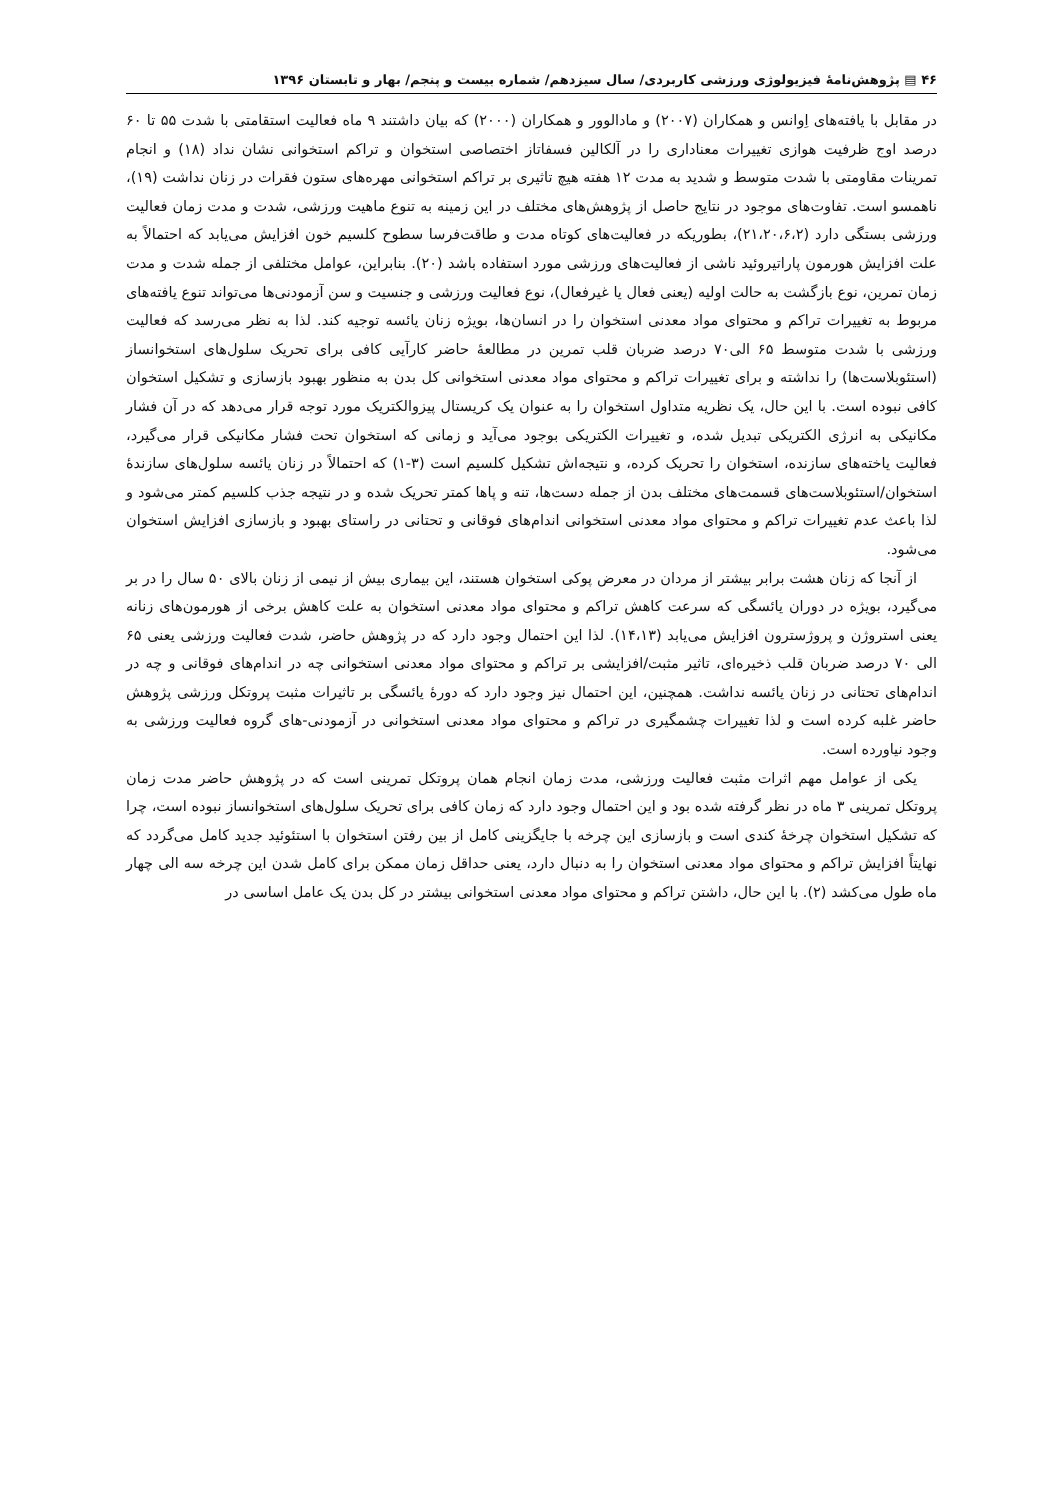۴۶ ▤ پژوهش‌نامۀ فیزیولوژی ورزشی کاربردی/ سال سیزدهم/ شماره بیست و پنجم/ بهار و تابستان ۱۳۹۶
در مقابل با یافته‌های اِوانس و همکاران (۲۰۰۷) و مادالوور و همکاران (۲۰۰۰) که بیان داشتند ۹ ماه فعالیت استقامتی با شدت ۵۵ تا ۶۰ درصد اوج ظرفیت هوازی تغییرات معناداری را در آلکالین فسفاتاز اختصاصی استخوان و تراکم استخوانی نشان نداد (۱۸) و انجام تمرینات مقاومتی با شدت متوسط و شدید به مدت ۱۲ هفته هیچ تاثیری بر تراکم استخوانی مهره‌های ستون فقرات در زنان نداشت (۱۹)، ناهمسو است. تفاوت‌های موجود در نتایج حاصل از پژوهش‌های مختلف در این زمینه به تنوع ماهیت ورزشی، شدت و مدت زمان فعالیت ورزشی بستگی دارد (۲۱،۲۰،۶،۲)، بطوریکه در فعالیت‌های کوتاه مدت و طاقت‌فرسا سطوح کلسیم خون افزایش می‌یابد که احتمالاً به علت افزایش هورمون پاراتیروئید ناشی از فعالیت‌های ورزشی مورد استفاده باشد (۲۰). بنابراین، عوامل مختلفی از جمله شدت و مدت زمان تمرین، نوع بازگشت به حالت اولیه (یعنی فعال یا غیرفعال)، نوع فعالیت ورزشی و جنسیت و سن آزمودنی‌ها می‌تواند تنوع یافته‌های مربوط به تغییرات تراکم و محتوای مواد معدنی استخوان را در انسان‌ها، بویژه زنان یائسه توجیه کند. لذا به نظر می‌رسد که فعالیت ورزشی با شدت متوسط ۶۵ الی۷۰ درصد ضربان قلب تمرین در مطالعۀ حاضر کارآیی کافی برای تحریک سلول‌های استخوانساز (استئوبلاست‌ها) را نداشته و برای تغییرات تراکم و محتوای مواد معدنی استخوانی کل بدن به منظور بهبود بازسازی و تشکیل استخوان کافی نبوده است. با این حال، یک نظریه متداول استخوان را به عنوان یک کریستال پیزوالکتریک مورد توجه قرار می‌دهد که در آن فشار مکانیکی به انرژی الکتریکی تبدیل شده، و تغییرات الکتریکی بوجود می‌آید و زمانی که استخوان تحت فشار مکانیکی قرار می‌گیرد، فعالیت یاخته‌های سازنده، استخوان را تحریک کرده، و نتیجه‌اش تشکیل کلسیم است (۳-۱) که احتمالاً در زنان یائسه سلول‌های سازندۀ استخوان/استئوبلاست‌های قسمت‌های مختلف بدن از جمله دست‌ها، تنه و پاها کمتر تحریک شده و در نتیجه جذب کلسیم کمتر می‌شود و لذا باعث عدم تغییرات تراکم و محتوای مواد معدنی استخوانی اندام‌های فوقانی و تحتانی در راستای بهبود و بازسازی افزایش استخوان می‌شود.
از آنجا که زنان هشت برابر بیشتر از مردان در معرض پوکی استخوان هستند، این بیماری بیش از نیمی از زنان بالای ۵۰ سال را در بر می‌گیرد، بویژه در دوران یائسگی که سرعت کاهش تراکم و محتوای مواد معدنی استخوان به علت کاهش برخی از هورمون‌های زنانه یعنی استروژن و پروژسترون افزایش می‌یابد (۱۴،۱۳). لذا این احتمال وجود دارد که در پژوهش حاضر، شدت فعالیت ورزشی یعنی ۶۵ الی ۷۰ درصد ضربان قلب ذخیره‌ای، تاثیر مثبت/افزایشی بر تراکم و محتوای مواد معدنی استخوانی چه در اندام‌های فوقانی و چه در اندام‌های تحتانی در زنان یائسه نداشت. همچنین، این احتمال نیز وجود دارد که دورۀ یائسگی بر تاثیرات مثبت پروتکل ورزشی پژوهش حاضر غلبه کرده است و لذا تغییرات چشمگیری در تراکم و محتوای مواد معدنی استخوانی در آزمودنی-های گروه فعالیت ورزشی به وجود نیاورده است.
یکی از عوامل مهم اثرات مثبت فعالیت ورزشی، مدت زمان انجام همان پروتکل تمرینی است که در پژوهش حاضر مدت زمان پروتکل تمرینی ۳ ماه در نظر گرفته شده بود و این احتمال وجود دارد که زمان کافی برای تحریک سلول‌های استخوانساز نبوده است، چرا که تشکیل استخوان چرخۀ کندی است و بازسازی این چرخه با جایگزینی کامل از بین رفتن استخوان با استئوئید جدید کامل می‌گردد که نهایتاً افزایش تراکم و محتوای مواد معدنی استخوان را به دنبال دارد، یعنی حداقل زمان ممکن برای کامل شدن این چرخه سه الی چهار ماه طول می‌کشد (۲). با این حال، داشتن تراکم و محتوای مواد معدنی استخوانی بیشتر در کل بدن یک عامل اساسی در